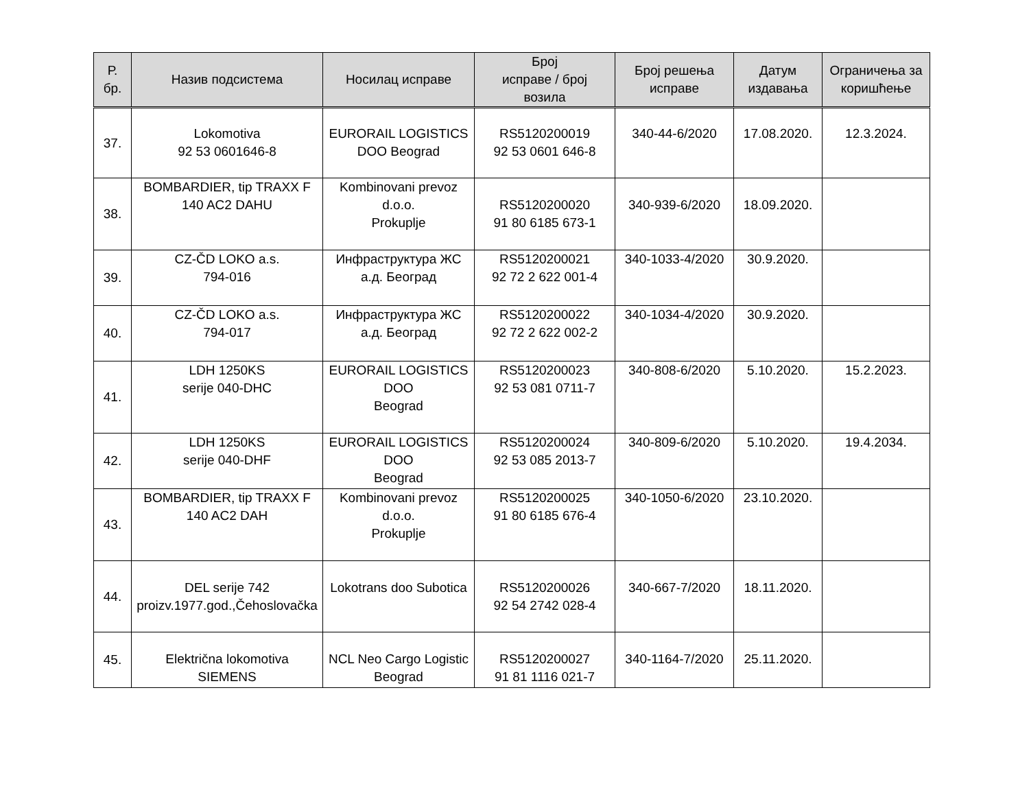| Р. бр. | Назив подсистема | Носилац исправе | Број исправе / број возила | Број решења исправе | Датум издавања | Ограничења за коришћење |
| --- | --- | --- | --- | --- | --- | --- |
| 37. | Lokomotiva 92 53 0601646-8 | EURORAIL LOGISTICS DOO Beograd | RS5120200019 92 53 0601 646-8 | 340-44-6/2020 | 17.08.2020. | 12.3.2024. |
| 38. | BOMBARDIER, tip TRAXX F 140 AC2 DAHU | Kombinovani prevoz d.o.o. Prokuplje | RS5120200020 91 80 6185 673-1 | 340-939-6/2020 | 18.09.2020. | |
| 39. | CZ-ČD LOKO a.s. 794-016 | Инфраструктура ЖС а.д. Београд | RS5120200021 92 72 2 622 001-4 | 340-1033-4/2020 | 30.9.2020. | |
| 40. | CZ-ČD LOKO a.s. 794-017 | Инфраструктура ЖС а.д. Београд | RS5120200022 92 72 2 622 002-2 | 340-1034-4/2020 | 30.9.2020. | |
| 41. | LDH 1250KS serije 040-DHC | EURORAIL LOGISTICS DOO Beograd | RS5120200023 92 53 081 0711-7 | 340-808-6/2020 | 5.10.2020. | 15.2.2023. |
| 42. | LDH 1250KS serije 040-DHF | EURORAIL LOGISTICS DOO Beograd | RS5120200024 92 53 085 2013-7 | 340-809-6/2020 | 5.10.2020. | 19.4.2034. |
| 43. | BOMBARDIER, tip TRAXX F 140 AC2 DAH | Kombinovani prevoz d.o.o. Prokuplje | RS5120200025 91 80 6185 676-4 | 340-1050-6/2020 | 23.10.2020. | |
| 44. | DEL serije 742 proizv.1977.god.,Čehoslovačka | Lokotrans doo Subotica | RS5120200026 92 54 2742 028-4 | 340-667-7/2020 | 18.11.2020. | |
| 45. | Električna lokomotiva SIEMENS | NCL Neo Cargo Logistic Beograd | RS5120200027 91 81 1116 021-7 | 340-1164-7/2020 | 25.11.2020. | |